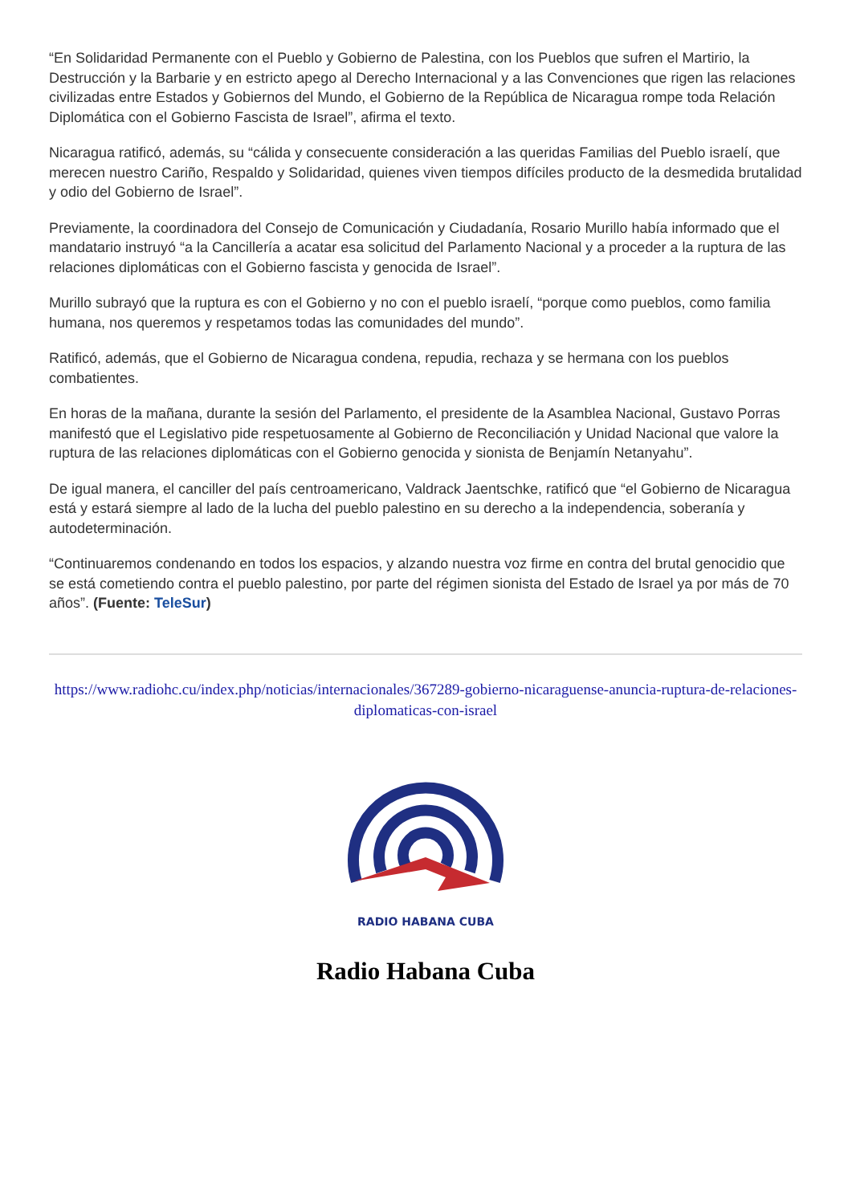“En Solidaridad Permanente con el Pueblo y Gobierno de Palestina, con los Pueblos que sufren el Martirio, la Destrucción y la Barbarie y en estricto apego al Derecho Internacional y a las Convenciones que rigen las relaciones civilizadas entre Estados y Gobiernos del Mundo, el Gobierno de la República de Nicaragua rompe toda Relación Diplomática con el Gobierno Fascista de Israel”, afirma el texto.
Nicaragua ratificó, además, su “cálida y consecuente consideración a las queridas Familias del Pueblo israelí, que merecen nuestro Cariño, Respaldo y Solidaridad, quienes viven tiempos difíciles producto de la desmedida brutalidad y odio del Gobierno de Israel”.
Previamente, la coordinadora del Consejo de Comunicación y Ciudadanía, Rosario Murillo había informado que el mandatario instruyó “a la Cancillería a acatar esa solicitud del Parlamento Nacional y a proceder a la ruptura de las relaciones diplomáticas con el Gobierno fascista y genocida de Israel”.
Murillo subrayó que la ruptura es con el Gobierno y no con el pueblo israelí, “porque como pueblos, como familia humana, nos queremos y respetamos todas las comunidades del mundo”.
Ratificó, además, que el Gobierno de Nicaragua condena, repudia, rechaza y se hermana con los pueblos combatientes.
En horas de la mañana, durante la sesión del Parlamento, el presidente de la Asamblea Nacional, Gustavo Porras manifestó que el Legislativo pide respetuosamente al Gobierno de Reconciliación y Unidad Nacional que valore la ruptura de las relaciones diplomáticas con el Gobierno genocida y sionista de Benjamín Netanyahu”.
De igual manera, el canciller del país centroamericano, Valdrack Jaentschke, ratificó que “el Gobierno de Nicaragua está y estará siempre al lado de la lucha del pueblo palestino en su derecho a la independencia, soberanía y autodeterminación.
“Continuaremos condenando en todos los espacios, y alzando nuestra voz firme en contra del brutal genocidio que se está cometiendo contra el pueblo palestino, por parte del régimen sionista del Estado de Israel ya por más de 70 años”. (Fuente: TeleSur)
https://www.radiohc.cu/index.php/noticias/internacionales/367289-gobierno-nicaraguense-anuncia-ruptura-de-relaciones-diplomaticas-con-israel
RADIO HABANA CUBA
Radio Habana Cuba